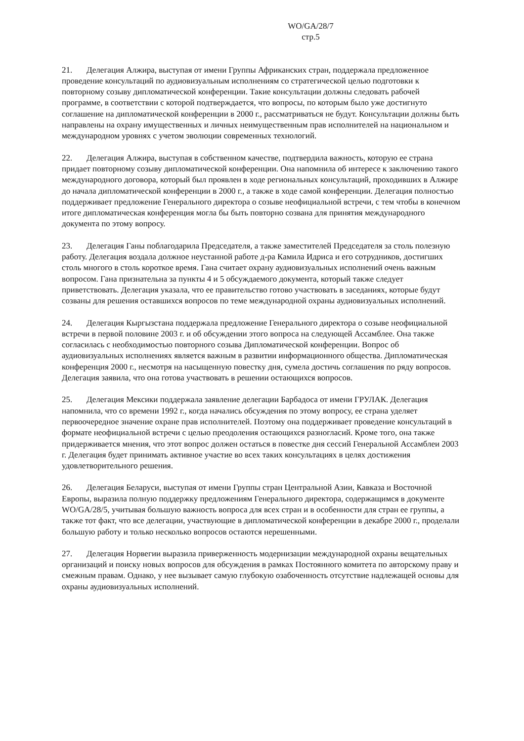WO/GA/28/7
стр.5
21. Делегация Алжира, выступая от имени Группы Африканских стран, поддержала предложенное проведение консультаций по аудиовизуальным исполнениям со стратегической целью подготовки к повторному созыву дипломатической конференции. Такие консультации должны следовать рабочей программе, в соответствии с которой подтверждается, что вопросы, по которым было уже достигнуто соглашение на дипломатической конференции в 2000 г., рассматриваться не будут. Консультации должны быть направлены на охрану имущественных и личных неимущественным прав исполнителей на национальном и международном уровнях с учетом эволюции современных технологий.
22. Делегация Алжира, выступая в собственном качестве, подтвердила важность, которую ее страна придает повторному созыву дипломатической конференции. Она напомнила об интересе к заключению такого международного договора, который был проявлен в ходе региональных консультаций, проходивших в Алжире до начала дипломатической конференции в 2000 г., а также в ходе самой конференции. Делегация полностью поддерживает предложение Генерального директора о созыве неофициальной встречи, с тем чтобы в конечном итоге дипломатическая конференция могла бы быть повторно созвана для принятия международного документа по этому вопросу.
23. Делегация Ганы поблагодарила Председателя, а также заместителей Председателя за столь полезную работу. Делегация воздала должное неустанной работе д-ра Камила Идриса и его сотрудников, достигших столь многого в столь короткое время. Гана считает охрану аудиовизуальных исполнений очень важным вопросом. Гана признательна за пункты 4 и 5 обсуждаемого документа, который также следует приветствовать. Делегация указала, что ее правительство готово участвовать в заседаниях, которые будут созваны для решения оставшихся вопросов по теме международной охраны аудиовизуальных исполнений.
24. Делегация Кыргызстана поддержала предложение Генерального директора о созыве неофициальной встречи в первой половине 2003 г. и об обсуждении этого вопроса на следующей Ассамблее. Она также согласилась с необходимостью повторного созыва Дипломатической конференции. Вопрос об аудиовизуальных исполнениях является важным в развитии информационного общества. Дипломатическая конференция 2000 г., несмотря на насыщенную повестку дня, сумела достичь соглашения по ряду вопросов. Делегация заявила, что она готова участвовать в решении остающихся вопросов.
25. Делегация Мексики поддержала заявление делегации Барбадоса от имени ГРУЛАК. Делегация напомнила, что со времени 1992 г., когда начались обсуждения по этому вопросу, ее страна уделяет первоочередное значение охране прав исполнителей. Поэтому она поддерживает проведение консультаций в формате неофициальной встречи с целью преодоления остающихся разногласий. Кроме того, она также придерживается мнения, что этот вопрос должен остаться в повестке дня сессий Генеральной Ассамблеи 2003 г. Делегация будет принимать активное участие во всех таких консультациях в целях достижения удовлетворительного решения.
26. Делегация Беларуси, выступая от имени Группы стран Центральной Азии, Кавказа и Восточной Европы, выразила полную поддержку предложениям Генерального директора, содержащимся в документе WO/GA/28/5, учитывая большую важность вопроса для всех стран и в особенности для стран ее группы, а также тот факт, что все делегации, участвующие в дипломатической конференции в декабре 2000 г., проделали большую работу и только несколько вопросов остаются нерешенными.
27. Делегация Норвегии выразила приверженность модернизации международной охраны вещательных организаций и поиску новых вопросов для обсуждения в рамках Постоянного комитета по авторскому праву и смежным правам. Однако, у нее вызывает самую глубокую озабоченность отсутствие надлежащей основы для охраны аудиовизуальных исполнений.